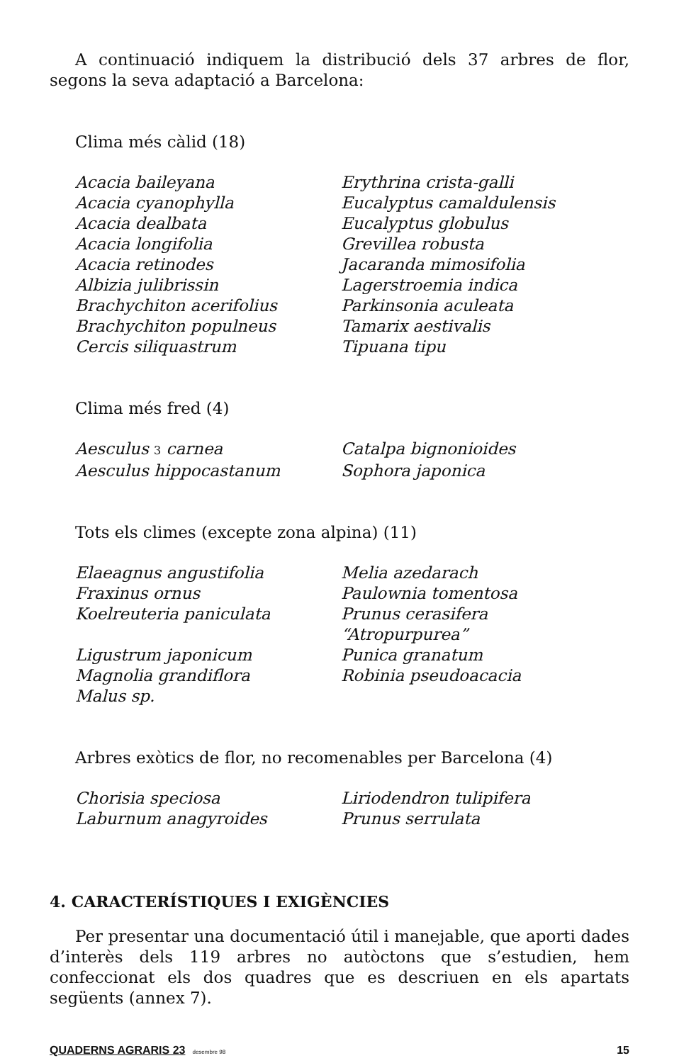A continuació indiquem la distribució dels 37 arbres de flor, segons la seva adaptació a Barcelona:
Clima més càlid (18)
| Acacia baileyana | Erythrina crista-galli |
| Acacia cyanophylla | Eucalyptus camaldulensis |
| Acacia dealbata | Eucalyptus globulus |
| Acacia longifolia | Grevillea robusta |
| Acacia retinodes | Jacaranda mimosifolia |
| Albizia julibrissin | Lagerstroemia indica |
| Brachychiton acerifolius | Parkinsonia aculeata |
| Brachychiton populneus | Tamarix aestivalis |
| Cercis siliquastrum | Tipuana tipu |
Clima més fred (4)
| Aesculus 3 carnea | Catalpa bignonioides |
| Aesculus hippocastanum | Sophora japonica |
Tots els climes (excepte zona alpina) (11)
| Elaeagnus angustifolia | Melia azedarach |
| Fraxinus ornus | Paulownia tomentosa |
| Koelreuteria paniculata | Prunus cerasifera “Atropurpurea” |
| Ligustrum japonicum | Punica granatum |
| Magnolia grandiflora | Robinia pseudoacacia |
| Malus sp. | |
Arbres exòtics de flor, no recomenables per Barcelona (4)
| Chorisia speciosa | Liriodendron tulipifera |
| Laburnum anagyroides | Prunus serrulata |
4. CARACTERÍSTIQUES I EXIGÈNCIES
Per presentar una documentació útil i manejable, que aporti dades d’interès dels 119 arbres no autòctons que s’estudien, hem confeccionat els dos quadres que es descriuen en els apartats següents (annex 7).
QUADERNS AGRARIS 23 desembre 98 15